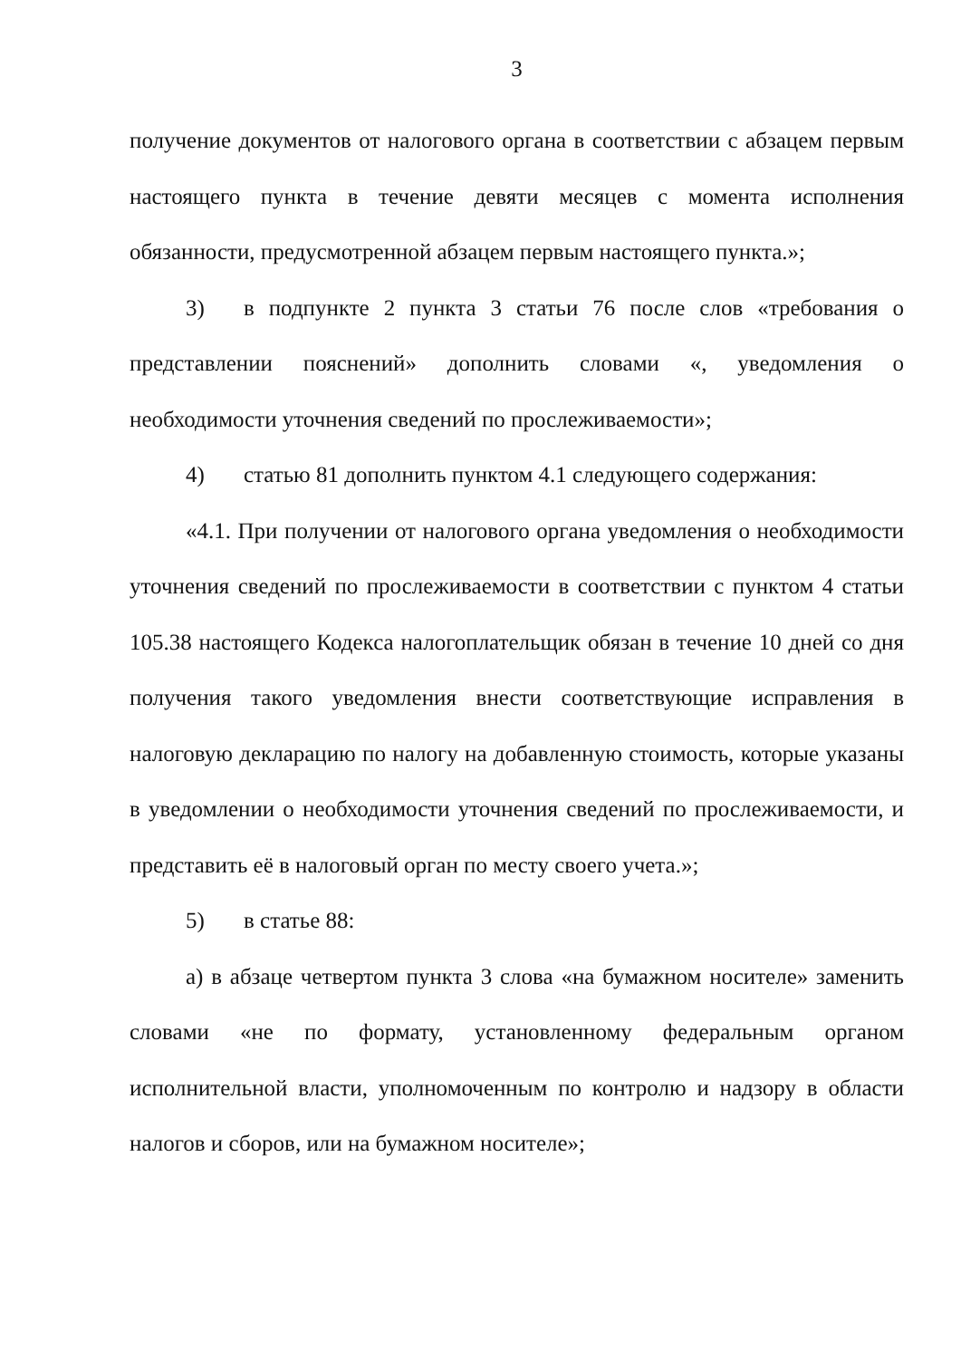3
получение документов от налогового органа в соответствии с абзацем первым настоящего пункта в течение девяти месяцев с момента исполнения обязанности, предусмотренной абзацем первым настоящего пункта.»;
3) в подпункте 2 пункта 3 статьи 76 после слов «требования о представлении пояснений» дополнить словами «, уведомления о необходимости уточнения сведений по прослеживаемости»;
4) статью 81 дополнить пунктом 4.1 следующего содержания:
«4.1. При получении от налогового органа уведомления о необходимости уточнения сведений по прослеживаемости в соответствии с пунктом 4 статьи 105.38 настоящего Кодекса налогоплательщик обязан в течение 10 дней со дня получения такого уведомления внести соответствующие исправления в налоговую декларацию по налогу на добавленную стоимость, которые указаны в уведомлении о необходимости уточнения сведений по прослеживаемости, и представить её в налоговый орган по месту своего учета.»;
5) в статье 88:
а) в абзаце четвертом пункта 3 слова «на бумажном носителе» заменить словами «не по формату, установленному федеральным органом исполнительной власти, уполномоченным по контролю и надзору в области налогов и сборов, или на бумажном носителе»;